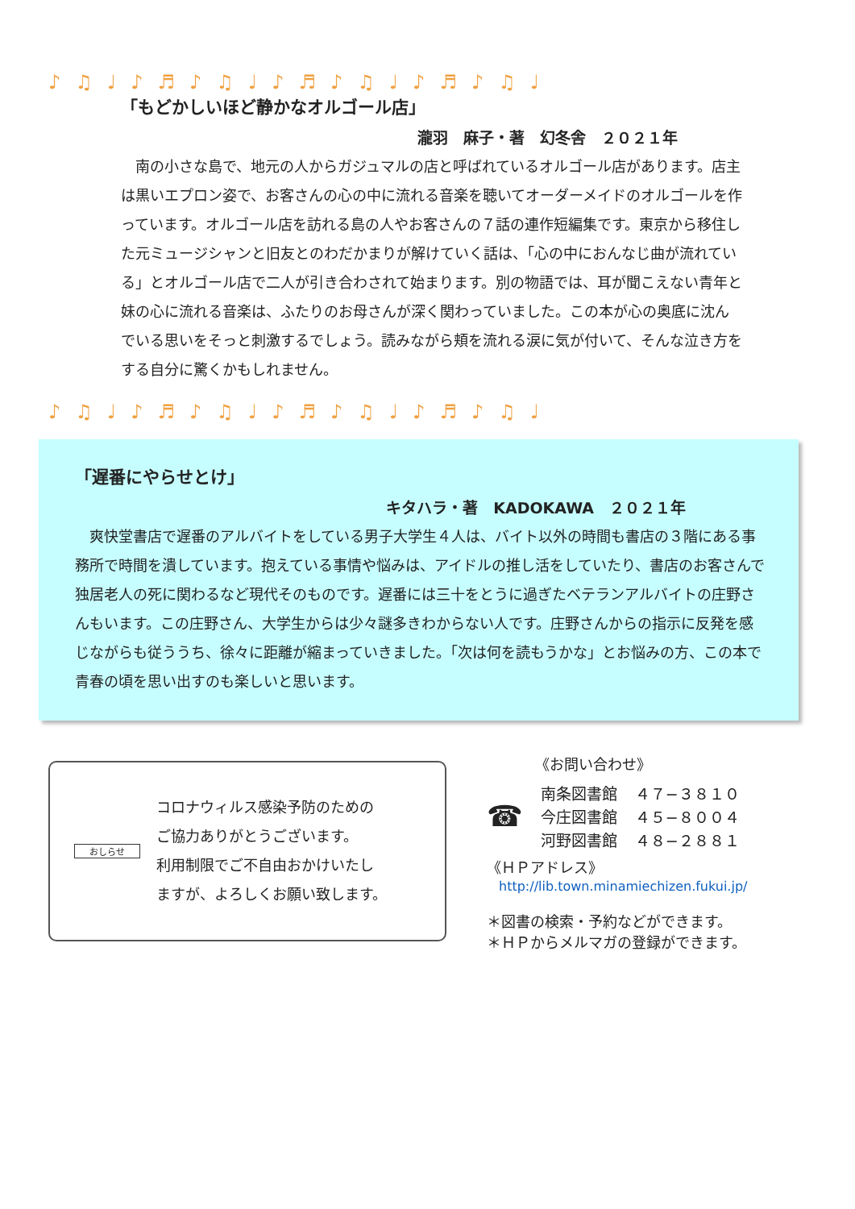♪♫♩♪♬♪♫♩♪♬♪♫♩♪♬♪♫♩
「もどかしいほど静かなオルゴール店」
瀧羽　麻子・著　幻冬舎　２０２１年
　南の小さな島で、地元の人からガジュマルの店と呼ばれているオルゴール店があります。店主は黒いエプロン姿で、お客さんの心の中に流れる音楽を聴いてオーダーメイドのオルゴールを作っています。オルゴール店を訪れる島の人やお客さんの７話の連作短編集です。東京から移住した元ミュージシャンと旧友とのわだかまりが解けていく話は、「心の中におんなじ曲が流れている」とオルゴール店で二人が引き合わされて始まります。別の物語では、耳が聞こえない青年と妹の心に流れる音楽は、ふたりのお母さんが深く関わっていました。この本が心の奥底に沈んでいる思いをそっと刺激するでしょう。読みながら頬を流れる涙に気が付いて、そんな泣き方をする自分に驚くかもしれません。
♪♫♩♪♬♪♫♩♪♬♪♫♩♪♬♪♫♩
「遅番にやらせとけ」
キタハラ・著　KADOKAWA　２０２１年
　爽快堂書店で遅番のアルバイトをしている男子大学生４人は、バイト以外の時間も書店の３階にある事務所で時間を潰しています。抱えている事情や悩みは、アイドルの推し活をしていたり、書店のお客さんで独居老人の死に関わるなど現代そのものです。遅番には三十をとうに過ぎたベテランアルバイトの庄野さんもいます。この庄野さん、大学生からは少々謎多きわからない人です。庄野さんからの指示に反発を感じながらも従ううち、徐々に距離が縮まっていきました。「次は何を読もうかな」とお悩みの方、この本で青春の頃を思い出すのも楽しいと思います。
おしらせ
コロナウィルス感染予防のための
ご協力ありがとうございます。
利用制限でご不自由おかけいたし
ますが、よろしくお願い致します。
《お問い合わせ》
☎
| 南条図書館 | ４７−３８１０ |
| 今庄図書館 | ４５−８００４ |
| 河野図書館 | ４８−２８８１ |
《ＨＰアドレス》
http://lib.town.minamiechizen.fukui.jp/
＊図書の検索・予約などができます。
＊ＨＰからメルマガの登録ができます。